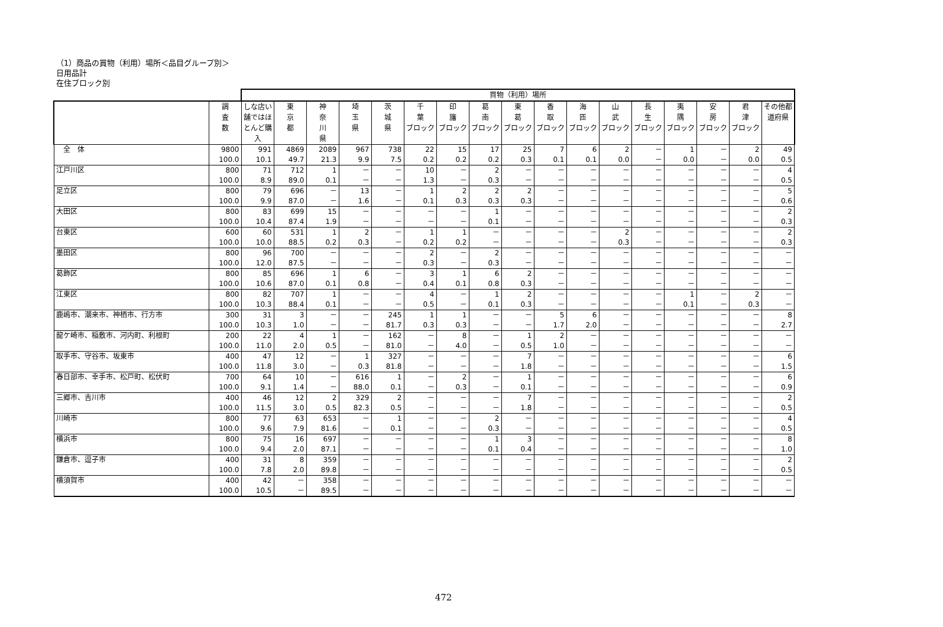（1）商品の買物（利用）場所＜品目グループ別＞
日用品計
在住ブロック別
| | | 買物（利用）場所 | | | | | | | | | | | | | | | | |
| --- | --- | --- | --- | --- | --- | --- | --- | --- | --- | --- | --- | --- | --- | --- | --- | --- | --- | --- |
| | 調 査 数 | しな店い舗ではほとんど購入 | 東 京 都 | 神 奈 川 県 | 埼 玉 県 | 茨 城 県 | 千 葉 ブロック | 印 旛 ブロック | 葛 南 ブロック | 東 葛 ブロック | 香 取 ブロック | 海 匝 ブロック | 山 武 ブロック | 長 生 ブロック | 夷 隅 ブロック | 安 房 ブロック | 君 津 ブロック | その他都道府県 |
| 全 体 | 9800 | 991 | 4869 | 2089 | 967 | 738 | 22 | 15 | 17 | 25 | 7 | 6 | 2 | － | 1 | － | 2 | 49 |
| | 100.0 | 10.1 | 49.7 | 21.3 | 9.9 | 7.5 | 0.2 | 0.2 | 0.2 | 0.3 | 0.1 | 0.1 | 0.0 | － | 0.0 | － | 0.0 | 0.5 |
| 江戸川区 | 800 | 71 | 712 | 1 | － | － | 10 | － | 2 | － | － | － | － | － | － | － | － | 4 |
| | 100.0 | 8.9 | 89.0 | 0.1 | － | － | 1.3 | － | 0.3 | － | － | － | － | － | － | － | － | 0.5 |
| 足立区 | 800 | 79 | 696 | － | 13 | － | 1 | 2 | 2 | 2 | － | － | － | － | － | － | － | 5 |
| | 100.0 | 9.9 | 87.0 | － | 1.6 | － | 0.1 | 0.3 | 0.3 | 0.3 | － | － | － | － | － | － | － | 0.6 |
| 大田区 | 800 | 83 | 699 | 15 | － | － | － | － | 1 | － | － | － | － | － | － | － | － | 2 |
| | 100.0 | 10.4 | 87.4 | 1.9 | － | － | － | － | 0.1 | － | － | － | － | － | － | － | － | 0.3 |
| 台東区 | 600 | 60 | 531 | 1 | 2 | － | 1 | 1 | － | － | － | － | 2 | － | － | － | － | 2 |
| | 100.0 | 10.0 | 88.5 | 0.2 | 0.3 | － | 0.2 | 0.2 | － | － | － | － | 0.3 | － | － | － | － | 0.3 |
| 墨田区 | 800 | 96 | 700 | － | － | － | 2 | － | 2 | － | － | － | － | － | － | － | － | － |
| | 100.0 | 12.0 | 87.5 | － | － | － | 0.3 | － | 0.3 | － | － | － | － | － | － | － | － | － |
| 葛飾区 | 800 | 85 | 696 | 1 | 6 | － | 3 | 1 | 6 | 2 | － | － | － | － | － | － | － | － |
| | 100.0 | 10.6 | 87.0 | 0.1 | 0.8 | － | 0.4 | 0.1 | 0.8 | 0.3 | － | － | － | － | － | － | － | － |
| 江東区 | 800 | 82 | 707 | 1 | － | － | 4 | － | 1 | 2 | － | － | － | － | 1 | － | 2 | － |
| | 100.0 | 10.3 | 88.4 | 0.1 | － | － | 0.5 | － | 0.1 | 0.3 | － | － | － | － | 0.1 | － | 0.3 | － |
| 鹿嶋市、潮来市、神栖市、行方市 | 300 | 31 | 3 | － | － | 245 | 1 | 1 | － | － | 5 | 6 | － | － | － | － | － | 8 |
| | 100.0 | 10.3 | 1.0 | － | － | 81.7 | 0.3 | 0.3 | － | － | 1.7 | 2.0 | － | － | － | － | － | 2.7 |
| 龍ケ崎市、稲敷市、河内町、利根町 | 200 | 22 | 4 | 1 | － | 162 | － | 8 | － | 1 | 2 | － | － | － | － | － | － | － |
| | 100.0 | 11.0 | 2.0 | 0.5 | － | 81.0 | － | 4.0 | － | 0.5 | 1.0 | － | － | － | － | － | － | － |
| 取手市、守谷市、坂東市 | 400 | 47 | 12 | － | 1 | 327 | － | － | － | 7 | － | － | － | － | － | － | － | 6 |
| | 100.0 | 11.8 | 3.0 | － | 0.3 | 81.8 | － | － | － | 1.8 | － | － | － | － | － | － | － | 1.5 |
| 春日部市、幸手市、松戸町、松伏町 | 700 | 64 | 10 | － | 616 | 1 | － | 2 | － | 1 | － | － | － | － | － | － | － | 6 |
| | 100.0 | 9.1 | 1.4 | － | 88.0 | 0.1 | － | 0.3 | － | 0.1 | － | － | － | － | － | － | － | 0.9 |
| 三郷市、吉川市 | 400 | 46 | 12 | 2 | 329 | 2 | － | － | － | 7 | － | － | － | － | － | － | － | 2 |
| | 100.0 | 11.5 | 3.0 | 0.5 | 82.3 | 0.5 | － | － | － | 1.8 | － | － | － | － | － | － | － | 0.5 |
| 川崎市 | 800 | 77 | 63 | 653 | － | 1 | － | － | 2 | － | － | － | － | － | － | － | － | 4 |
| | 100.0 | 9.6 | 7.9 | 81.6 | － | 0.1 | － | － | 0.3 | － | － | － | － | － | － | － | － | 0.5 |
| 横浜市 | 800 | 75 | 16 | 697 | － | － | － | － | 1 | 3 | － | － | － | － | － | － | － | 8 |
| | 100.0 | 9.4 | 2.0 | 87.1 | － | － | － | － | 0.1 | 0.4 | － | － | － | － | － | － | － | 1.0 |
| 鎌倉市、逗子市 | 400 | 31 | 8 | 359 | － | － | － | － | － | － | － | － | － | － | － | － | － | 2 |
| | 100.0 | 7.8 | 2.0 | 89.8 | － | － | － | － | － | － | － | － | － | － | － | － | － | 0.5 |
| 横須賀市 | 400 | 42 | － | 358 | － | － | － | － | － | － | － | － | － | － | － | － | － | － |
| | 100.0 | 10.5 | － | 89.5 | － | － | － | － | － | － | － | － | － | － | － | － | － | － |
472